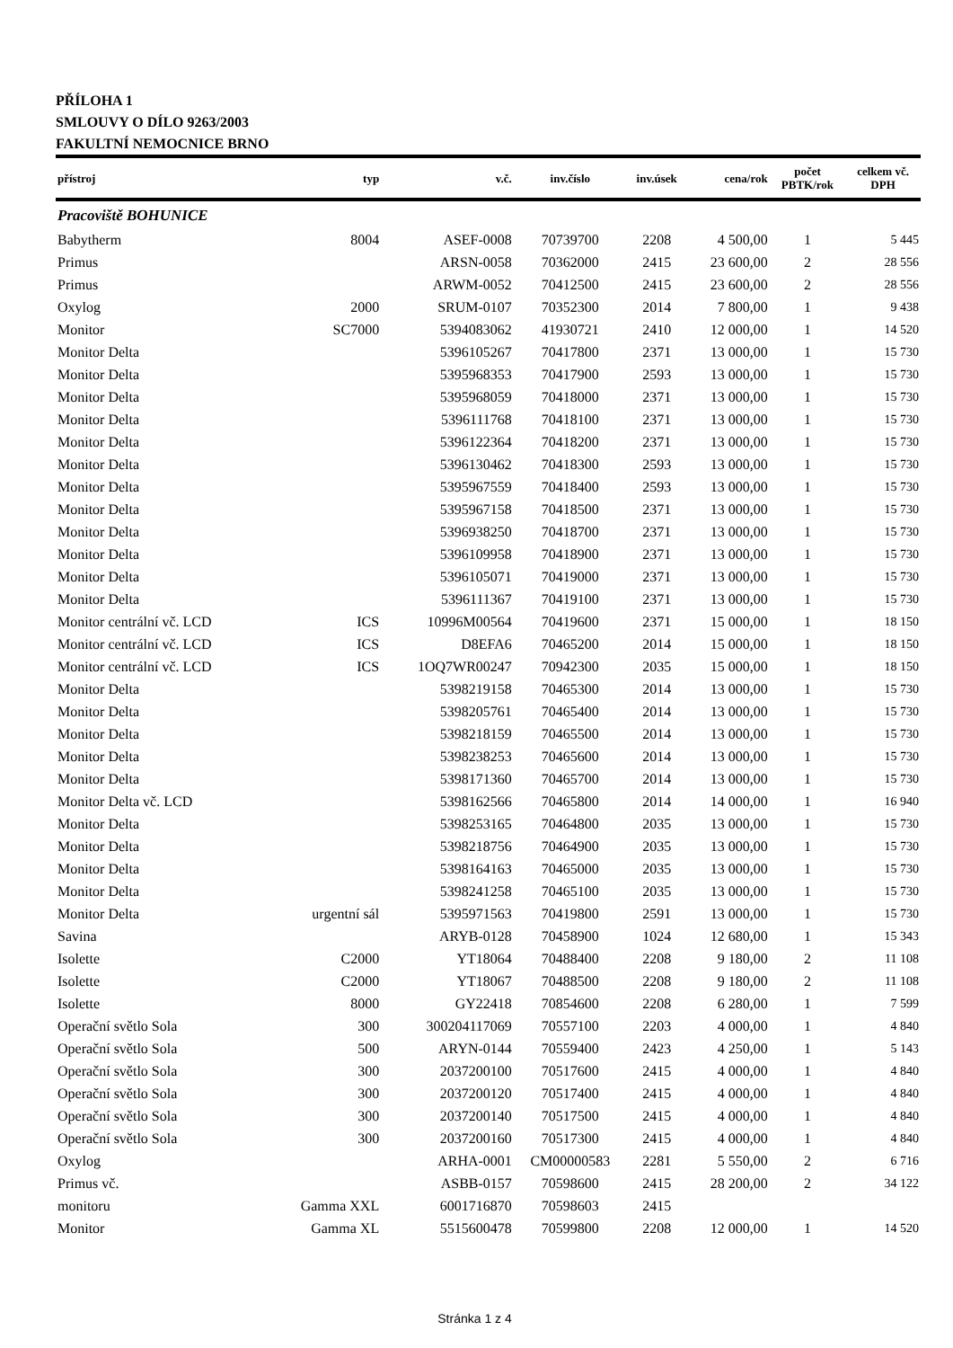PŘÍLOHA 1
SMLOUVY O DÍLO 9263/2003
FAKULTNÍ NEMOCNICE BRNO
| přístroj | typ | v.č. | inv.číslo | inv.úsek | cena/rok | počet PBTK/rok | celkem vč. DPH |
| --- | --- | --- | --- | --- | --- | --- | --- |
| Pracoviště BOHUNICE | | | | | | | |
| Babytherm | 8004 | ASEF-0008 | 70739700 | 2208 | 4 500,00 | 1 | 5 445 |
| Primus | | ARSN-0058 | 70362000 | 2415 | 23 600,00 | 2 | 28 556 |
| Primus | | ARWM-0052 | 70412500 | 2415 | 23 600,00 | 2 | 28 556 |
| Oxylog | 2000 | SRUM-0107 | 70352300 | 2014 | 7 800,00 | 1 | 9 438 |
| Monitor | SC7000 | 5394083062 | 41930721 | 2410 | 12 000,00 | 1 | 14 520 |
| Monitor Delta | | 5396105267 | 70417800 | 2371 | 13 000,00 | 1 | 15 730 |
| Monitor Delta | | 5395968353 | 70417900 | 2593 | 13 000,00 | 1 | 15 730 |
| Monitor Delta | | 5395968059 | 70418000 | 2371 | 13 000,00 | 1 | 15 730 |
| Monitor Delta | | 5396111768 | 70418100 | 2371 | 13 000,00 | 1 | 15 730 |
| Monitor Delta | | 5396122364 | 70418200 | 2371 | 13 000,00 | 1 | 15 730 |
| Monitor Delta | | 5396130462 | 70418300 | 2593 | 13 000,00 | 1 | 15 730 |
| Monitor Delta | | 5395967559 | 70418400 | 2593 | 13 000,00 | 1 | 15 730 |
| Monitor Delta | | 5395967158 | 70418500 | 2371 | 13 000,00 | 1 | 15 730 |
| Monitor Delta | | 5396938250 | 70418700 | 2371 | 13 000,00 | 1 | 15 730 |
| Monitor Delta | | 5396109958 | 70418900 | 2371 | 13 000,00 | 1 | 15 730 |
| Monitor Delta | | 5396105071 | 70419000 | 2371 | 13 000,00 | 1 | 15 730 |
| Monitor Delta | | 5396111367 | 70419100 | 2371 | 13 000,00 | 1 | 15 730 |
| Monitor centrální vč. LCD | ICS | 10996M00564 | 70419600 | 2371 | 15 000,00 | 1 | 18 150 |
| Monitor centrální vč. LCD | ICS | D8EFA6 | 70465200 | 2014 | 15 000,00 | 1 | 18 150 |
| Monitor centrální vč. LCD | ICS | 1OQ7WR00247 | 70942300 | 2035 | 15 000,00 | 1 | 18 150 |
| Monitor Delta | | 5398219158 | 70465300 | 2014 | 13 000,00 | 1 | 15 730 |
| Monitor Delta | | 5398205761 | 70465400 | 2014 | 13 000,00 | 1 | 15 730 |
| Monitor Delta | | 5398218159 | 70465500 | 2014 | 13 000,00 | 1 | 15 730 |
| Monitor Delta | | 5398238253 | 70465600 | 2014 | 13 000,00 | 1 | 15 730 |
| Monitor Delta | | 5398171360 | 70465700 | 2014 | 13 000,00 | 1 | 15 730 |
| Monitor Delta vč. LCD | | 5398162566 | 70465800 | 2014 | 14 000,00 | 1 | 16 940 |
| Monitor Delta | | 5398253165 | 70464800 | 2035 | 13 000,00 | 1 | 15 730 |
| Monitor Delta | | 5398218756 | 70464900 | 2035 | 13 000,00 | 1 | 15 730 |
| Monitor Delta | | 5398164163 | 70465000 | 2035 | 13 000,00 | 1 | 15 730 |
| Monitor Delta | | 5398241258 | 70465100 | 2035 | 13 000,00 | 1 | 15 730 |
| Monitor Delta | urgentní sál | 5395971563 | 70419800 | 2591 | 13 000,00 | 1 | 15 730 |
| Savina | | ARYB-0128 | 70458900 | 1024 | 12 680,00 | 1 | 15 343 |
| Isolette | C2000 | YT18064 | 70488400 | 2208 | 9 180,00 | 2 | 11 108 |
| Isolette | C2000 | YT18067 | 70488500 | 2208 | 9 180,00 | 2 | 11 108 |
| Isolette | 8000 | GY22418 | 70854600 | 2208 | 6 280,00 | 1 | 7 599 |
| Operační světlo Sola | 300 | 300204117069 | 70557100 | 2203 | 4 000,00 | 1 | 4 840 |
| Operační světlo Sola | 500 | ARYN-0144 | 70559400 | 2423 | 4 250,00 | 1 | 5 143 |
| Operační světlo Sola | 300 | 2037200100 | 70517600 | 2415 | 4 000,00 | 1 | 4 840 |
| Operační světlo Sola | 300 | 2037200120 | 70517400 | 2415 | 4 000,00 | 1 | 4 840 |
| Operační světlo Sola | 300 | 2037200140 | 70517500 | 2415 | 4 000,00 | 1 | 4 840 |
| Operační světlo Sola | 300 | 2037200160 | 70517300 | 2415 | 4 000,00 | 1 | 4 840 |
| Oxylog | | ARHA-0001 | CM00000583 | 2281 | 5 550,00 | 2 | 6 716 |
| Primus vč. | | ASBB-0157 | 70598600 | 2415 | 28 200,00 | 2 | 34 122 |
| monitoru | Gamma XXL | 6001716870 | 70598603 | 2415 | | | |
| Monitor | Gamma XL | 5515600478 | 70599800 | 2208 | 12 000,00 | 1 | 14 520 |
Stránka 1 z 4